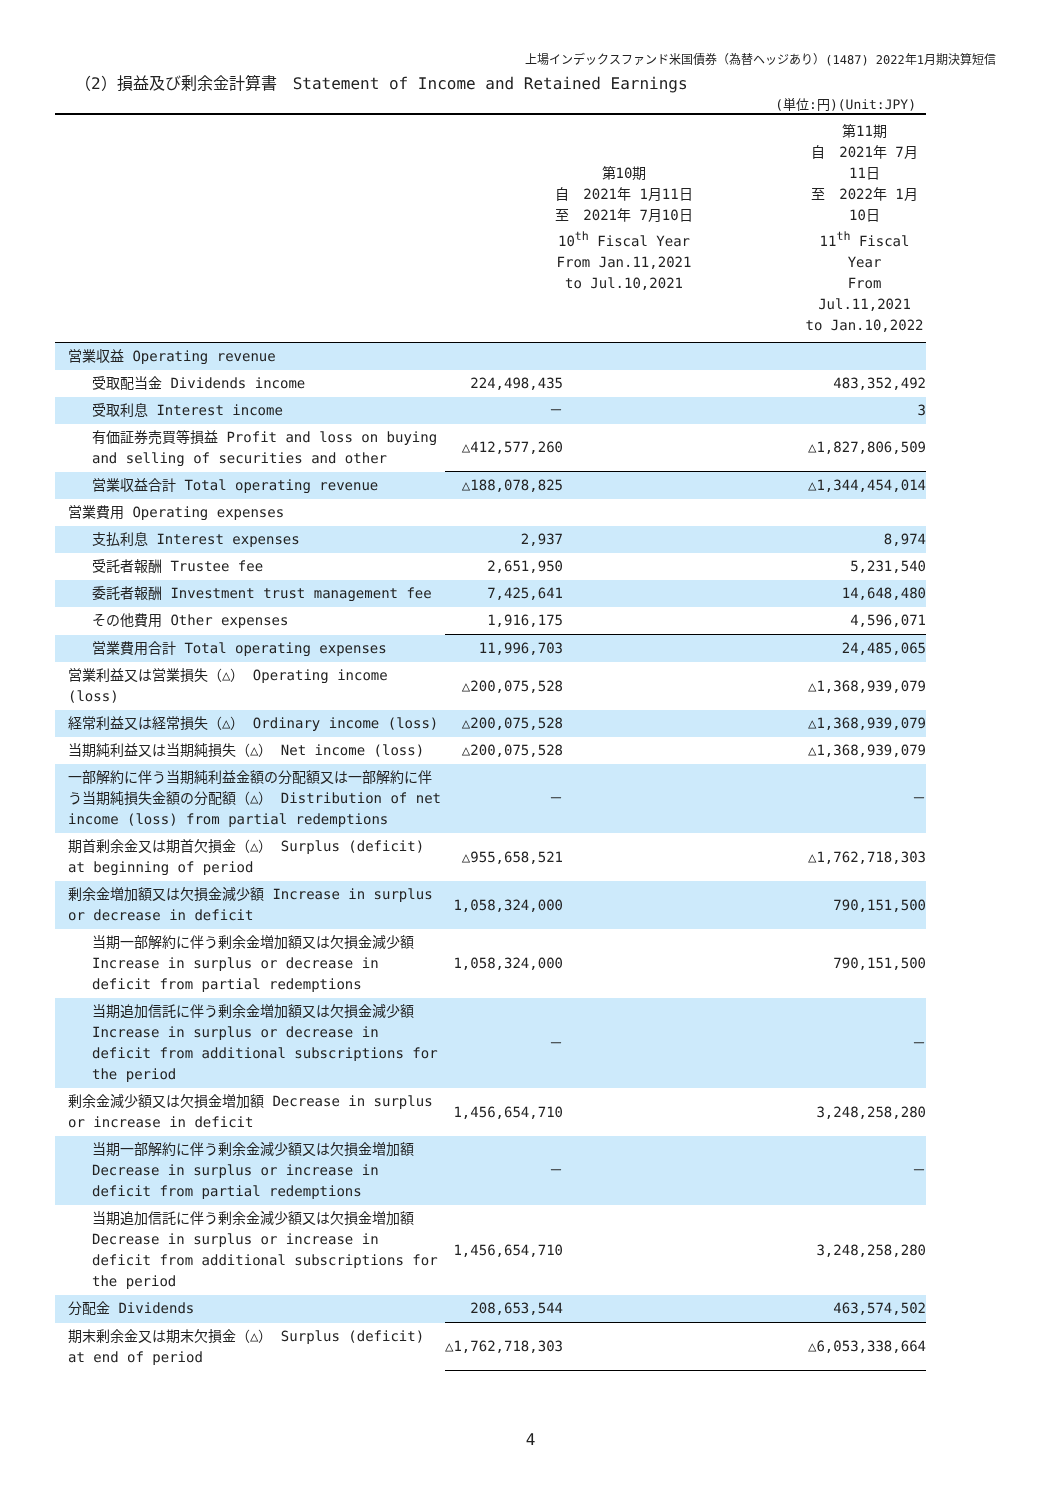上場インデックスファンド米国債券（為替ヘッジあり）(1487) 2022年1月期決算短信
（2）損益及び剰余金計算書　Statement of Income and Retained Earnings
(単位:円)(Unit:JPY)
| | 第10期 自 2021年 1月11日 至 2021年 7月10日 10<sup>th</sup> Fiscal Year From Jan.11,2021 to Jul.10,2021 | 第11期 自 2021年 7月11日 至 2022年 1月10日 11<sup>th</sup> Fiscal Year From Jul.11,2021 to Jan.10,2022 |
| --- | --- | --- |
| 営業収益 Operating revenue | | |
| 受取配当金 Dividends income | 224,498,435 | 483,352,492 |
| 受取利息 Interest income | － | 3 |
| 有価証券売買等損益 Profit and loss on buying and selling of securities and other | △412,577,260 | △1,827,806,509 |
| 営業収益合計 Total operating revenue | △188,078,825 | △1,344,454,014 |
| 営業費用 Operating expenses | | |
| 支払利息 Interest expenses | 2,937 | 8,974 |
| 受託者報酬 Trustee fee | 2,651,950 | 5,231,540 |
| 委託者報酬 Investment trust management fee | 7,425,641 | 14,648,480 |
| その他費用 Other expenses | 1,916,175 | 4,596,071 |
| 営業費用合計 Total operating expenses | 11,996,703 | 24,485,065 |
| 営業利益又は営業損失（△） Operating income (loss) | △200,075,528 | △1,368,939,079 |
| 経常利益又は経常損失（△） Ordinary income (loss) | △200,075,528 | △1,368,939,079 |
| 当期純利益又は当期純損失（△） Net income (loss) | △200,075,528 | △1,368,939,079 |
| 一部解約に伴う当期純利益金額の分配額又は一部解約に伴う当期純損失金額の分配額（△） Distribution of net income (loss) from partial redemptions | － | － |
| 期首剰余金又は期首欠損金（△） Surplus (deficit) at beginning of period | △955,658,521 | △1,762,718,303 |
| 剰余金増加額又は欠損金減少額 Increase in surplus or decrease in deficit | 1,058,324,000 | 790,151,500 |
| 当期一部解約に伴う剰余金増加額又は欠損金減少額 Increase in surplus or decrease in deficit from partial redemptions | 1,058,324,000 | 790,151,500 |
| 当期追加信託に伴う剰余金増加額又は欠損金減少額 Increase in surplus or decrease in deficit from additional subscriptions for the period | － | － |
| 剰余金減少額又は欠損金増加額 Decrease in surplus or increase in deficit | 1,456,654,710 | 3,248,258,280 |
| 当期一部解約に伴う剰余金減少額又は欠損金増加額 Decrease in surplus or increase in deficit from partial redemptions | － | － |
| 当期追加信託に伴う剰余金減少額又は欠損金増加額 Decrease in surplus or increase in deficit from additional subscriptions for the period | 1,456,654,710 | 3,248,258,280 |
| 分配金 Dividends | 208,653,544 | 463,574,502 |
| 期末剰余金又は期末欠損金（△） Surplus (deficit) at end of period | △1,762,718,303 | △6,053,338,664 |
4